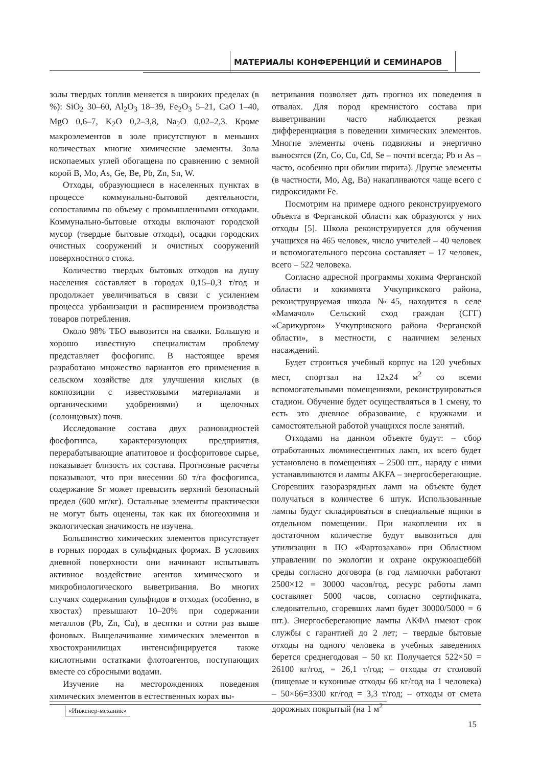МАТЕРИАЛЫ КОНФЕРЕНЦИЙ И СЕМИНАРОВ
золы твердых топлив меняется в широких пределах (в %): SiO<sub>2</sub> 30–60, Al<sub>2</sub>O<sub>3</sub> 18–39, Fe<sub>2</sub>O<sub>3</sub> 5–21, CaO 1–40, MgO 0,6–7, K<sub>2</sub>O 0,2–3,8, Na<sub>2</sub>O 0,02–2,3. Кроме макроэлементов в золе присутствуют в меньших количествах многие химические элементы. Зола ископаемых углей обогащена по сравнению с земной корой B, Mo, As, Ge, Be, Pb, Zn, Sn, W.
Отходы, образующиеся в населенных пунктах в процессе коммунально-бытовой деятельности, сопоставимы по объему с промышленными отходами. Коммунально-бытовые отходы включают городской мусор (твердые бытовые отходы), осадки городских очистных сооружений и очистных сооружений поверхностного стока.
Количество твердых бытовых отходов на душу населения составляет в городах 0,15–0,3 т/год и продолжает увеличиваться в связи с усилением процесса урбанизации и расширением производства товаров потребления.
Около 98% ТБО вывозится на свалки. Большую и хорошо известную специалистам проблему представляет фосфогипс. В настоящее время разработано множество вариантов его применения в сельском хозяйстве для улучшения кислых (в композиции с известковыми материалами и органическими удобрениями) и щелочных (солонцовых) почв.
Исследование состава двух разновидностей фосфогипса, характеризующих предприятия, перерабатывающие апатитовое и фосфоритовое сырье, показывает близость их состава. Прогнозные расчеты показывают, что при внесении 60 т/га фосфогипса, содержание Sr может превысить верхний безопасный предел (600 мг/кг). Остальные элементы практически не могут быть оценены, так как их биогеохимия и экологическая значимость не изучена.
Большинство химических элементов присутствует в горных породах в сульфидных формах. В условиях дневной поверхности они начинают испытывать активное воздействие агентов химического и микробиологического выветривания. Во многих случаях содержания сульфидов в отходах (особенно, в хвостах) превышают 10–20% при содержании металлов (Pb, Zn, Cu), в десятки и сотни раз выше фоновых. Выщелачивание химических элементов в хвостохранилищах интенсифицируется также кислотными остатками флотоагентов, поступающих вместе со сбросными водами.
Изучение на месторождениях поведения химических элементов в естественных корах вы-
ветривания позволяет дать прогноз их поведения в отвалах. Для пород кремнистого состава при выветривании часто наблюдается резкая дифференциация в поведении химических элементов. Многие элементы очень подвижны и энергично выносятся (Zn, Co, Cu, Cd, Se – почти всегда; Pb и As – часто, особенно при обилии пирита). Другие элементы (в частности, Mo, Ag, Ba) накапливаются чаще всего с гидроксидами Fe.
Посмотрим на примере одного реконструируемого объекта в Ферганской области как образуются у них отходы [5]. Школа реконструируется для обучения учащихся на 465 человек, число учителей – 40 человек и вспомогательного персона составляет – 17 человек, всего – 522 человека.
Согласно адресной программы хокима Ферганской области и хокимията Учкуприкского района, реконструируемая школа №45, находится в селе «Мамачол» Сельский сход граждан (СГГ) «Сарикургон» Учкуприкского района Ферганской области», в местности, с наличием зеленых насаждений.
Будет строиться учебный корпус на 120 учебных мест, спортзал на 12х24 м<sup>2</sup> со всеми вспомогательными помещениями, реконструироваться стадион. Обучение будет осуществляться в 1 смену, то есть это дневное образование, с кружками и самостоятельной работой учащихся после занятий.
Отходами на данном объекте будут: – сбор отработанных люминесцентных ламп, их всего будет установлено в помещениях – 2500 шт., наряду с ними устанавливаются и лампы AKFA – энергосберегающие. Сгоревших газоразрядных ламп на объекте будет получаться в количестве 6 штук. Использованные лампы будут складироваться в специальные ящики в отдельном помещении. При накоплении их в достаточном количестве будут вывозиться для утилизации в ПО «Фартозахаво» при Областном управлении по экологии и охране окружюащеб6й среды согласно договора (в год лампочки работают 2500×12 = 30000 часов/год, ресурс работы ламп составляет 5000 часов, согласно сертификата, следовательно, сгоревших ламп будет 30000/5000 = 6 шт.). Энергосберегающие лампы АКФА имеют срок службы с гарантией до 2 лет; – твердые бытовые отходы на одного человека в учебных заведениях берется среднегодовая – 50 кг. Получается 522×50 = 26100 кг/год, = 26,1 т/год; – отходы от столовой (пищевые и кухонные отходы 66 кг/год на 1 человека) – 50×66=3300 кг/год = 3,3 т/год; – отходы от смета дорожных покрытый (на 1 м<sup>2</sup>
«Инженер-механик»
15